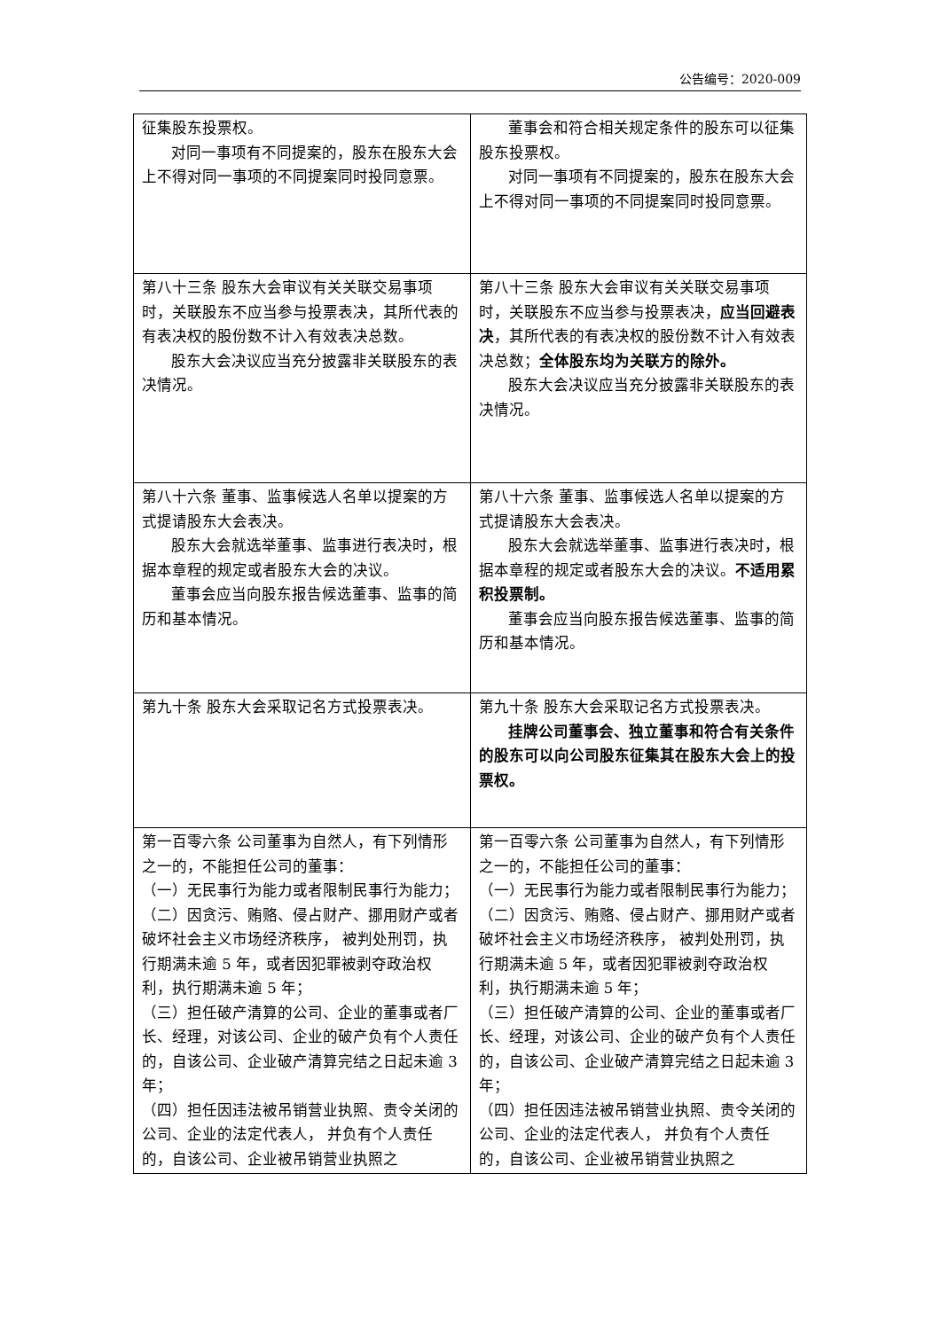公告编号：2020-009
| 征集股东投票权。 对同一事项有不同提案的，股东在股东大会上不得对同一事项的不同提案同时投同意票。 | 董事会和符合相关规定条件的股东可以征集股东投票权。 对同一事项有不同提案的，股东在股东大会上不得对同一事项的不同提案同时投同意票。 |
| 第八十三条 股东大会审议有关关联交易事项时，关联股东不应当参与投票表决，其所代表的有表决权的股份数不计入有效表决总数。 股东大会决议应当充分披露非关联股东的表决情况。 | 第八十三条 股东大会审议有关关联交易事项时，关联股东不应当参与投票表决， 应当回避表决 ，其所代表的有表决权的股份数不计入有效表决总数； 全体股东均为关联方的除外。 股东大会决议应当充分披露非关联股东的表决情况。 |
| 第八十六条 董事、监事候选人名单以提案的方式提请股东大会表决。 股东大会就选举董事、监事进行表决时，根据本章程的规定或者股东大会的决议。 董事会应当向股东报告候选董事、监事的简历和基本情况。 | 第八十六条 董事、监事候选人名单以提案的方式提请股东大会表决。 股东大会就选举董事、监事进行表决时，根据本章程的规定或者股东大会的决议。 不适用累积投票制。 董事会应当向股东报告候选董事、监事的简历和基本情况。 |
| 第九十条 股东大会采取记名方式投票表决。 | 第九十条 股东大会采取记名方式投票表决。 挂牌公司董事会、独立董事和符合有关条件的股东可以向公司股东征集其在股东大会上的投票权。 |
| 第一百零六条 公司董事为自然人，有下列情形之一的，不能担任公司的董事： （一）无民事行为能力或者限制民事行为能力； （二）因贪污、贿赂、侵占财产、挪用财产或者破坏社会主义市场经济秩序， 被判处刑罚，执行期满未逾 5 年，或者因犯罪被剥夺政治权利，执行期满未逾 5 年； （三）担任破产清算的公司、企业的董事或者厂长、经理，对该公司、企业的破产负有个人责任的，自该公司、企业破产清算完结之日起未逾 3 年； （四）担任因违法被吊销营业执照、责令关闭的公司、企业的法定代表人， 并负有个人责任的，自该公司、企业被吊销营业执照之 | 第一百零六条 公司董事为自然人，有下列情形之一的，不能担任公司的董事： （一）无民事行为能力或者限制民事行为能力； （二）因贪污、贿赂、侵占财产、挪用财产或者破坏社会主义市场经济秩序， 被判处刑罚，执行期满未逾 5 年，或者因犯罪被剥夺政治权利，执行期满未逾 5 年； （三）担任破产清算的公司、企业的董事或者厂长、经理，对该公司、企业的破产负有个人责任的，自该公司、企业破产清算完结之日起未逾 3 年； （四）担任因违法被吊销营业执照、责令关闭的公司、企业的法定代表人， 并负有个人责任的，自该公司、企业被吊销营业执照之 |